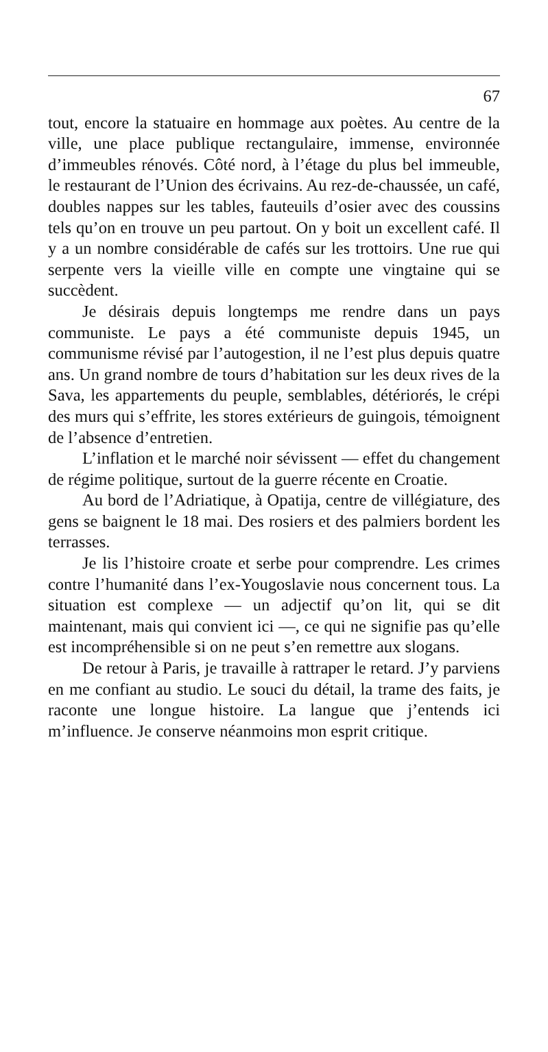67
tout, encore la statuaire en hommage aux poètes. Au centre de la ville, une place publique rectangulaire, immense, environnée d’immeubles rénovés. Côté nord, à l’étage du plus bel immeuble, le restaurant de l’Union des écrivains. Au rez-de-chaussée, un café, doubles nappes sur les tables, fauteuils d’osier avec des coussins tels qu’on en trouve un peu partout. On y boit un excellent café. Il y a un nombre considérable de cafés sur les trottoirs. Une rue qui serpente vers la vieille ville en compte une vingtaine qui se succèdent.
Je désirais depuis longtemps me rendre dans un pays communiste. Le pays a été communiste depuis 1945, un communisme révisé par l’autogestion, il ne l’est plus depuis quatre ans. Un grand nombre de tours d’habitation sur les deux rives de la Sava, les appartements du peuple, semblables, détériorés, le crépi des murs qui s’effrite, les stores extérieurs de guingois, témoignent de l’absence d’entretien.
L’inflation et le marché noir sévissent — effet du changement de régime politique, surtout de la guerre récente en Croatie.
Au bord de l’Adriatique, à Opatija, centre de villégiature, des gens se baignent le 18 mai. Des rosiers et des palmiers bordent les terrasses.
Je lis l’histoire croate et serbe pour comprendre. Les crimes contre l’humanité dans l’ex-Yougoslavie nous concernent tous. La situation est complexe — un adjectif qu’on lit, qui se dit maintenant, mais qui convient ici —, ce qui ne signifie pas qu’elle est incompréhensible si on ne peut s’en remettre aux slogans.
De retour à Paris, je travaille à rattraper le retard. J’y parviens en me confiant au studio. Le souci du détail, la trame des faits, je raconte une longue histoire. La langue que j’entends ici m’influence. Je conserve néanmoins mon esprit critique.